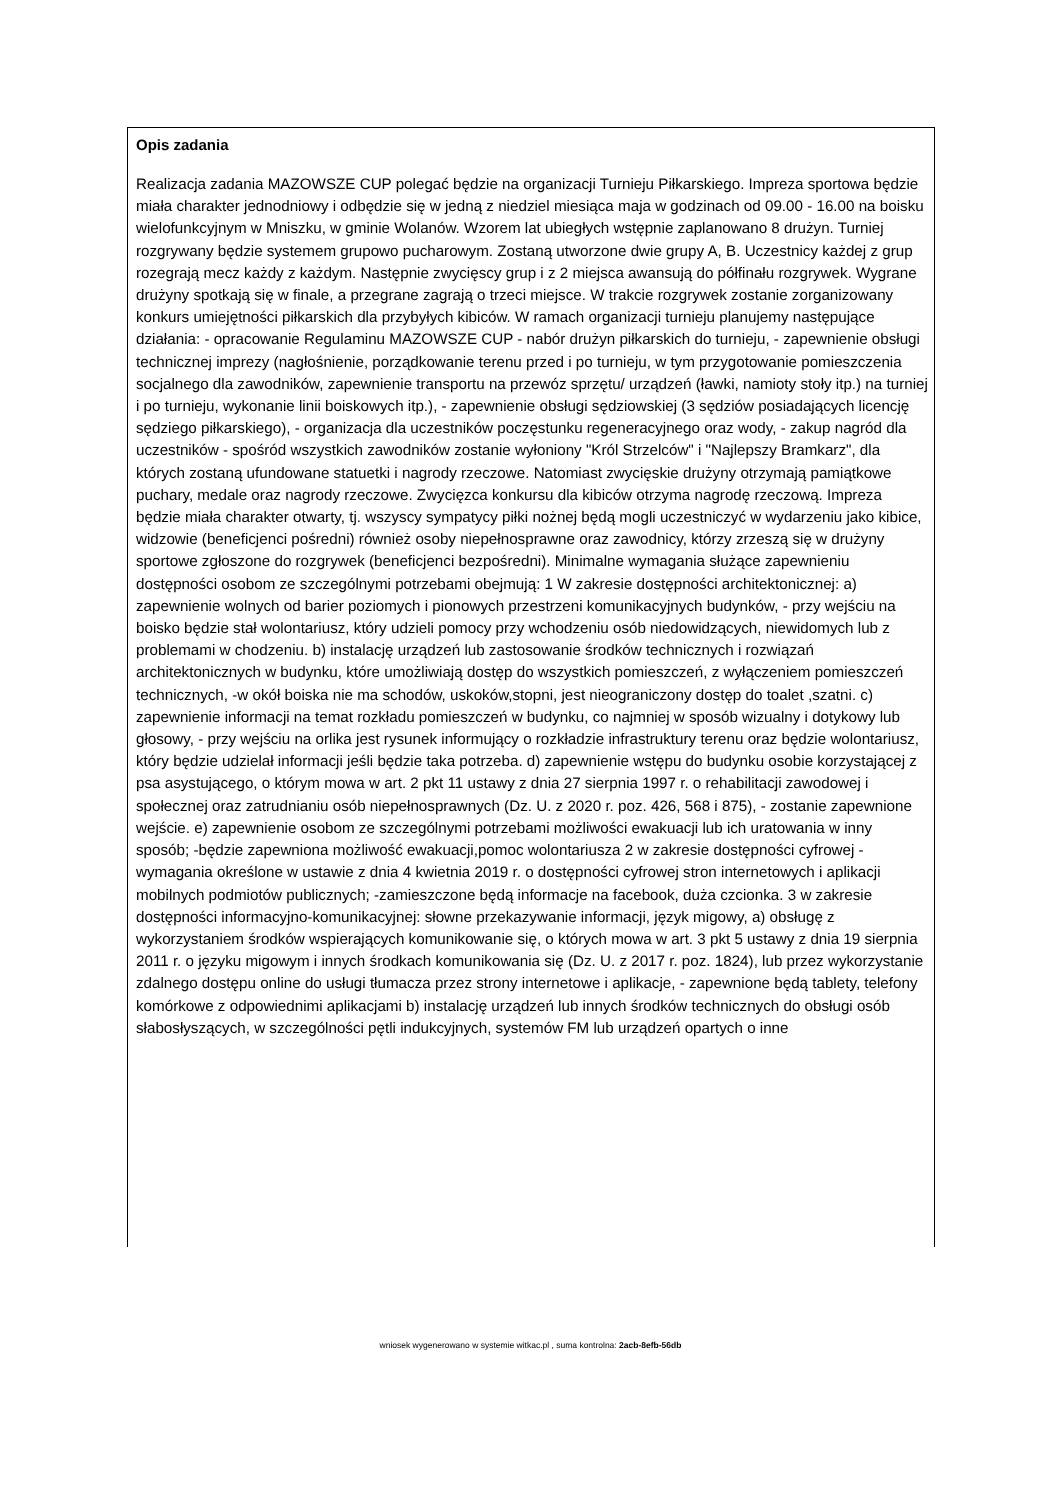Opis zadania
Realizacja zadania MAZOWSZE CUP polegać będzie na organizacji Turnieju Piłkarskiego. Impreza sportowa będzie miała charakter jednodniowy i odbędzie się w jedną z niedziel miesiąca maja w godzinach od 09.00 - 16.00 na boisku wielofunkcyjnym w Mniszku, w gminie Wolanów. Wzorem lat ubiegłych wstępnie zaplanowano 8 drużyn. Turniej rozgrywany będzie systemem grupowo pucharowym. Zostaną utworzone dwie grupy A, B. Uczestnicy każdej z grup rozegrają mecz każdy z każdym. Następnie zwycięscy grup i z 2 miejsca awansują do półfinału rozgrywek. Wygrane drużyny spotkają się w finale, a przegrane zagrają o trzeci miejsce. W trakcie rozgrywek zostanie zorganizowany konkurs umiejętności piłkarskich dla przybyłych kibiców. W ramach organizacji turnieju planujemy następujące działania: - opracowanie Regulaminu MAZOWSZE CUP - nabór drużyn piłkarskich do turnieju, - zapewnienie obsługi technicznej imprezy (nagłośnienie, porządkowanie terenu przed i po turnieju, w tym przygotowanie pomieszczenia socjalnego dla zawodników, zapewnienie transportu na przewóz sprzętu/ urządzeń (ławki, namioty stoły itp.) na turniej i po turnieju, wykonanie linii boiskowych itp.), - zapewnienie obsługi sędziowskiej (3 sędziów posiadających licencję sędziego piłkarskiego), - organizacja dla uczestników poczęstunku regeneracyjnego oraz wody, - zakup nagród dla uczestników - spośród wszystkich zawodników zostanie wyłoniony "Król Strzelców" i "Najlepszy Bramkarz", dla których zostaną ufundowane statuetki i nagrody rzeczowe. Natomiast zwycięskie drużyny otrzymają pamiątkowe puchary, medale oraz nagrody rzeczowe. Zwycięzca konkursu dla kibiców otrzyma nagrodę rzeczową. Impreza będzie miała charakter otwarty, tj. wszyscy sympatycy piłki nożnej będą mogli uczestniczyć w wydarzeniu jako kibice, widzowie (beneficjenci pośredni) również osoby niepełnosprawne oraz zawodnicy, którzy zrzeszą się w drużyny sportowe zgłoszone do rozgrywek (beneficjenci bezpośredni). Minimalne wymagania służące zapewnieniu dostępności osobom ze szczególnymi potrzebami obejmują: 1 W zakresie dostępności architektonicznej: a) zapewnienie wolnych od barier poziomych i pionowych przestrzeni komunikacyjnych budynków, - przy wejściu na boisko będzie stał wolontariusz, który udzieli pomocy przy wchodzeniu osób niedowidzących, niewidomych lub z problemami w chodzeniu. b) instalację urządzeń lub zastosowanie środków technicznych i rozwiązań architektonicznych w budynku, które umożliwiają dostęp do wszystkich pomieszczeń, z wyłączeniem pomieszczeń technicznych, -w okół boiska nie ma schodów, uskoków,stopni, jest nieograniczony dostęp do toalet ,szatni. c) zapewnienie informacji na temat rozkładu pomieszczeń w budynku, co najmniej w sposób wizualny i dotykowy lub głosowy, - przy wejściu na orlika jest rysunek informujący o rozkładzie infrastruktury terenu oraz będzie wolontariusz, który będzie udzielał informacji jeśli będzie taka potrzeba. d) zapewnienie wstępu do budynku osobie korzystającej z psa asystującego, o którym mowa w art. 2 pkt 11 ustawy z dnia 27 sierpnia 1997 r. o rehabilitacji zawodowej i społecznej oraz zatrudnianiu osób niepełnosprawnych (Dz. U. z 2020 r. poz. 426, 568 i 875), - zostanie zapewnione wejście. e) zapewnienie osobom ze szczególnymi potrzebami możliwości ewakuacji lub ich uratowania w inny sposób; -będzie zapewniona możliwość ewakuacji,pomoc wolontariusza 2 w zakresie dostępności cyfrowej - wymagania określone w ustawie z dnia 4 kwietnia 2019 r. o dostępności cyfrowej stron internetowych i aplikacji mobilnych podmiotów publicznych; -zamieszczone będą informacje na facebook, duża czcionka. 3 w zakresie dostępności informacyjno-komunikacyjnej: słowne przekazywanie informacji, język migowy, a) obsługę z wykorzystaniem środków wspierających komunikowanie się, o których mowa w art. 3 pkt 5 ustawy z dnia 19 sierpnia 2011 r. o języku migowym i innych środkach komunikowania się (Dz. U. z 2017 r. poz. 1824), lub przez wykorzystanie zdalnego dostępu online do usługi tłumacza przez strony internetowe i aplikacje, - zapewnione będą tablety, telefony komórkowe z odpowiednimi aplikacjami b) instalację urządzeń lub innych środków technicznych do obsługi osób słabosłyszących, w szczególności pętli indukcyjnych, systemów FM lub urządzeń opartych o inne
wniosek wygenerowano w systemie witkac.pl , suma kontrolna: 2acb-8efb-56db